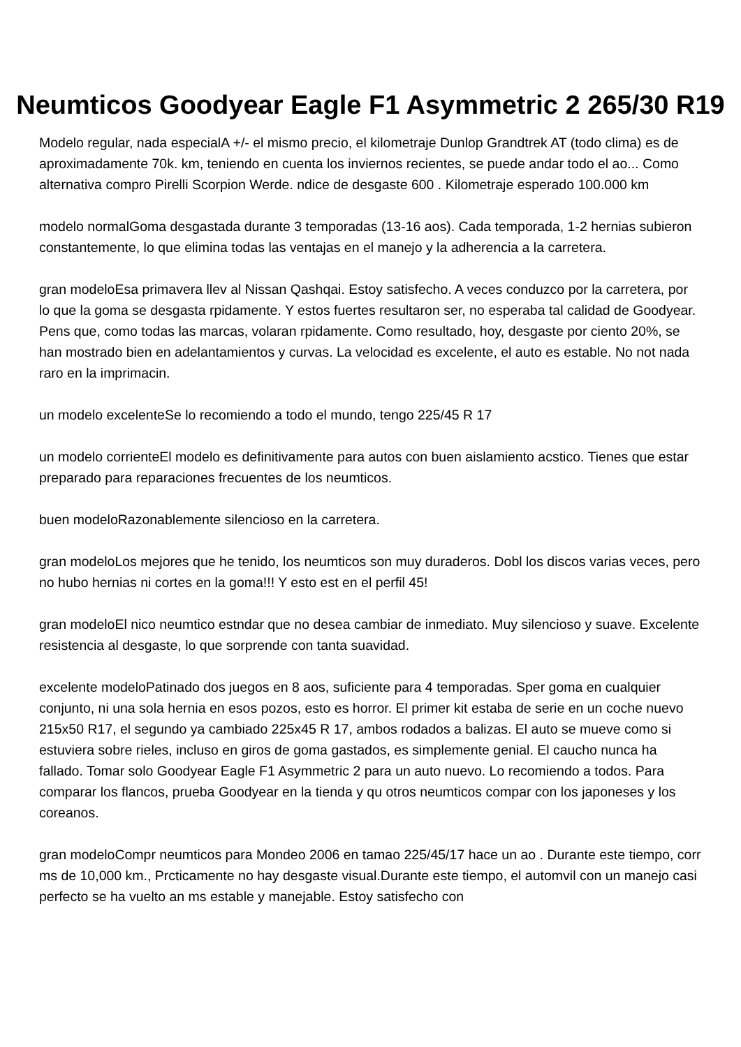Neumticos Goodyear Eagle F1 Asymmetric 2 265/30 R19
Modelo regular, nada especialA +/- el mismo precio, el kilometraje Dunlop Grandtrek AT (todo clima) es de aproximadamente 70k. km, teniendo en cuenta los inviernos recientes, se puede andar todo el ao... Como alternativa compro Pirelli Scorpion Werde. ndice de desgaste 600 . Kilometraje esperado 100.000 km
modelo normalGoma desgastada durante 3 temporadas (13-16 aos). Cada temporada, 1-2 hernias subieron constantemente, lo que elimina todas las ventajas en el manejo y la adherencia a la carretera.
gran modeloEsa primavera llev al Nissan Qashqai. Estoy satisfecho. A veces conduzco por la carretera, por lo que la goma se desgasta rpidamente. Y estos fuertes resultaron ser, no esperaba tal calidad de Goodyear. Pens que, como todas las marcas, volaran rpidamente. Como resultado, hoy, desgaste por ciento 20%, se han mostrado bien en adelantamientos y curvas. La velocidad es excelente, el auto es estable. No not nada raro en la imprimacin.
un modelo excelenteSe lo recomiendo a todo el mundo, tengo 225/45 R 17
un modelo corrienteEl modelo es definitivamente para autos con buen aislamiento acstico. Tienes que estar preparado para reparaciones frecuentes de los neumticos.
buen modeloRazonablemente silencioso en la carretera.
gran modeloLos mejores que he tenido, los neumticos son muy duraderos. Dobl los discos varias veces, pero no hubo hernias ni cortes en la goma!!! Y esto est en el perfil 45!
gran modeloEl nico neumtico estndar que no desea cambiar de inmediato. Muy silencioso y suave. Excelente resistencia al desgaste, lo que sorprende con tanta suavidad.
excelente modeloPatinado dos juegos en 8 aos, suficiente para 4 temporadas. Sper goma en cualquier conjunto, ni una sola hernia en esos pozos, esto es horror. El primer kit estaba de serie en un coche nuevo 215x50 R17, el segundo ya cambiado 225x45 R 17, ambos rodados a balizas. El auto se mueve como si estuviera sobre rieles, incluso en giros de goma gastados, es simplemente genial. El caucho nunca ha fallado. Tomar solo Goodyear Eagle F1 Asymmetric 2 para un auto nuevo. Lo recomiendo a todos. Para comparar los flancos, prueba Goodyear en la tienda y qu otros neumticos compar con los japoneses y los coreanos.
gran modeloCompr neumticos para Mondeo 2006 en tamao 225/45/17 hace un ao . Durante este tiempo, corr ms de 10,000 km., Prcticamente no hay desgaste visual.Durante este tiempo, el automvil con un manejo casi perfecto se ha vuelto an ms estable y manejable. Estoy satisfecho con